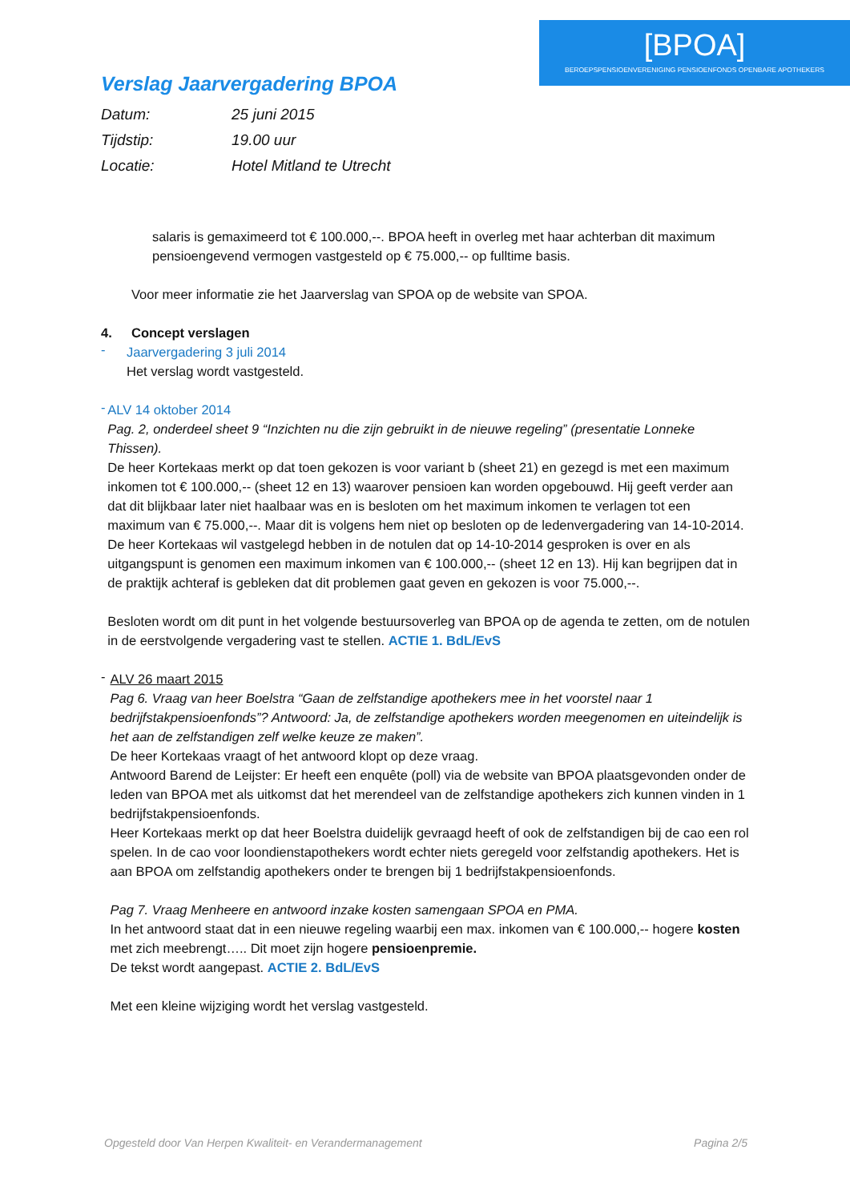[BPOA]
BEROEPSPENSIOENVERENIGING PENSIOENFONDS OPENBARE APOTHEKERS
Verslag Jaarvergadering BPOA
Datum: 25 juni 2015
Tijdstip: 19.00 uur
Locatie: Hotel Mitland te Utrecht
salaris is gemaximeerd tot € 100.000,--. BPOA heeft in overleg met haar achterban dit maximum pensioengevend vermogen vastgesteld op € 75.000,-- op fulltime basis.
Voor meer informatie zie het Jaarverslag van SPOA op de website van SPOA.
4. Concept verslagen
-
Jaarvergadering 3 juli 2014
Het verslag wordt vastgesteld.
-
ALV 14 oktober 2014
Pag. 2, onderdeel sheet 9 “Inzichten nu die zijn gebruikt in de nieuwe regeling” (presentatie Lonneke Thissen).
De heer Kortekaas merkt op dat toen gekozen is voor variant b (sheet 21) en gezegd is met een maximum inkomen tot € 100.000,-- (sheet 12 en 13) waarover pensioen kan worden opgebouwd. Hij geeft verder aan dat dit blijkbaar later niet haalbaar was en is besloten om het maximum inkomen te verlagen tot een maximum van € 75.000,--. Maar dit is volgens hem niet op besloten op de ledenvergadering van 14-10-2014.
De heer Kortekaas wil vastgelegd hebben in de notulen dat op 14-10-2014 gesproken is over en als uitgangspunt is genomen een maximum inkomen van € 100.000,-- (sheet 12 en 13). Hij kan begrijpen dat in de praktijk achteraf is gebleken dat dit problemen gaat geven en gekozen is voor 75.000,--.
Besloten wordt om dit punt in het volgende bestuursoverleg van BPOA op de agenda te zetten, om de notulen in de eerstvolgende vergadering vast te stellen. ACTIE 1. BdL/EvS
-
ALV 26 maart 2015
Pag 6. Vraag van heer Boelstra “Gaan de zelfstandige apothekers mee in het voorstel naar 1 bedrijfstakpensioenfonds”? Antwoord: Ja, de zelfstandige apothekers worden meegenomen en uiteindelijk is het aan de zelfstandigen zelf welke keuze ze maken”.
De heer Kortekaas vraagt of het antwoord klopt op deze vraag.
Antwoord Barend de Leijster: Er heeft een enquête (poll) via de website van BPOA plaatsgevonden onder de leden van BPOA met als uitkomst dat het merendeel van de zelfstandige apothekers zich kunnen vinden in 1 bedrijfstakpensioenfonds.
Heer Kortekaas merkt op dat heer Boelstra duidelijk gevraagd heeft of ook de zelfstandigen bij de cao een rol spelen. In de cao voor loondienstapothekers wordt echter niets geregeld voor zelfstandig apothekers. Het is aan BPOA om zelfstandig apothekers onder te brengen bij 1 bedrijfstakpensioenfonds.
Pag 7. Vraag Menheere en antwoord inzake kosten samengaan SPOA en PMA.
In het antwoord staat dat in een nieuwe regeling waarbij een max. inkomen van € 100.000,-- hogere kosten met zich meebrengt….. Dit moet zijn hogere pensioenpremie.
De tekst wordt aangepast. ACTIE 2. BdL/EvS
Met een kleine wijziging wordt het verslag vastgesteld.
Opgesteld door Van Herpen Kwaliteit- en Verandermanagement Pagina 2/5